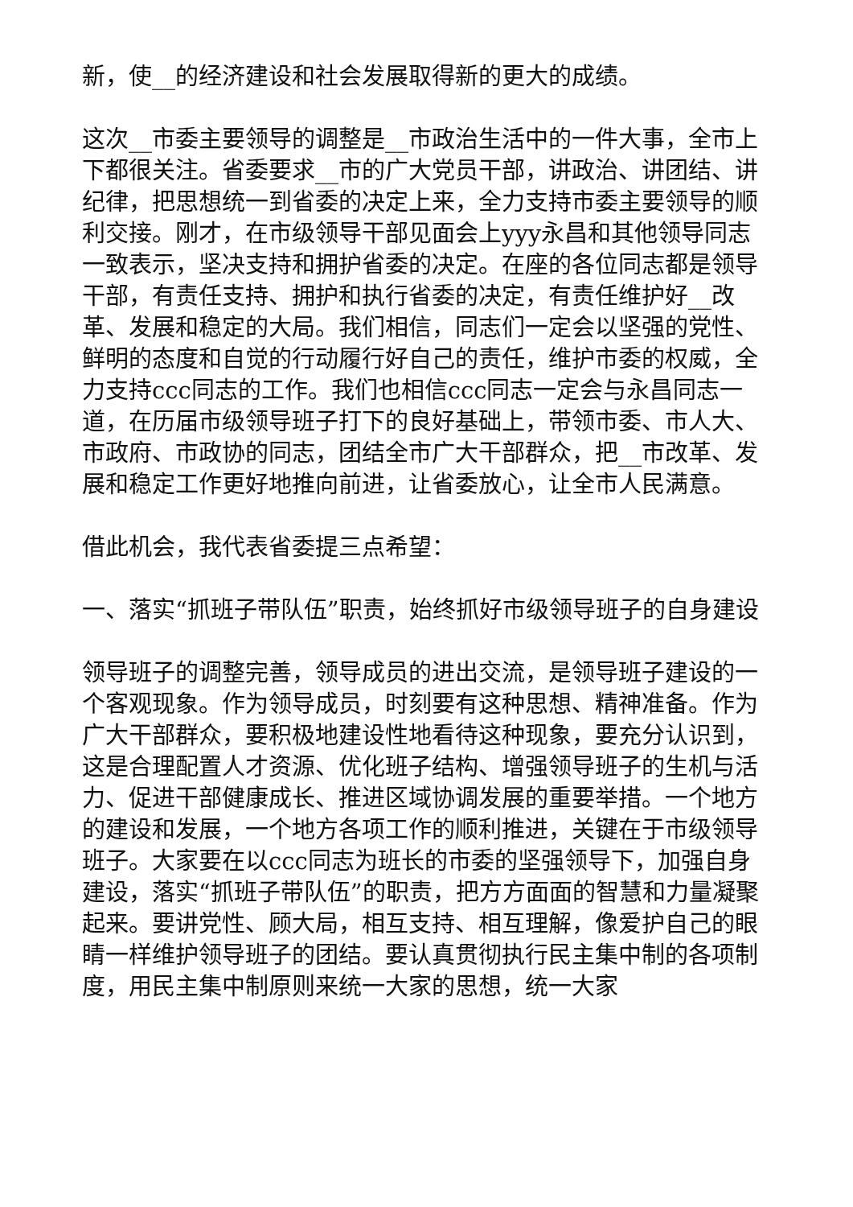新，使__的经济建设和社会发展取得新的更大的成绩。
这次__市委主要领导的调整是__市政治生活中的一件大事，全市上下都很关注。省委要求__市的广大党员干部，讲政治、讲团结、讲纪律，把思想统一到省委的决定上来，全力支持市委主要领导的顺利交接。刚才，在市级领导干部见面会上yyy永昌和其他领导同志一致表示，坚决支持和拥护省委的决定。在座的各位同志都是领导干部，有责任支持、拥护和执行省委的决定，有责任维护好__改革、发展和稳定的大局。我们相信，同志们一定会以坚强的党性、鲜明的态度和自觉的行动履行好自己的责任，维护市委的权威，全力支持ccc同志的工作。我们也相信ccc同志一定会与永昌同志一道，在历届市级领导班子打下的良好基础上，带领市委、市人大、市政府、市政协的同志，团结全市广大干部群众，把__市改革、发展和稳定工作更好地推向前进，让省委放心，让全市人民满意。
借此机会，我代表省委提三点希望：
一、落实“抓班子带队伍”职责，始终抓好市级领导班子的自身建设
领导班子的调整完善，领导成员的进出交流，是领导班子建设的一个客观现象。作为领导成员，时刻要有这种思想、精神准备。作为广大干部群众，要积极地建设性地看待这种现象，要充分认识到，这是合理配置人才资源、优化班子结构、增强领导班子的生机与活力、促进干部健康成长、推进区域协调发展的重要举措。一个地方的建设和发展，一个地方各项工作的顺利推进，关键在于市级领导班子。大家要在以ccc同志为班长的市委的坚强领导下，加强自身建设，落实“抓班子带队伍”的职责，把方方面面的智慧和力量凝聚起来。要讲党性、顾大局，相互支持、相互理解，像爱护自己的眼睛一样维护领导班子的团结。要认真贯彻执行民主集中制的各项制度，用民主集中制原则来统一大家的思想，统一大家